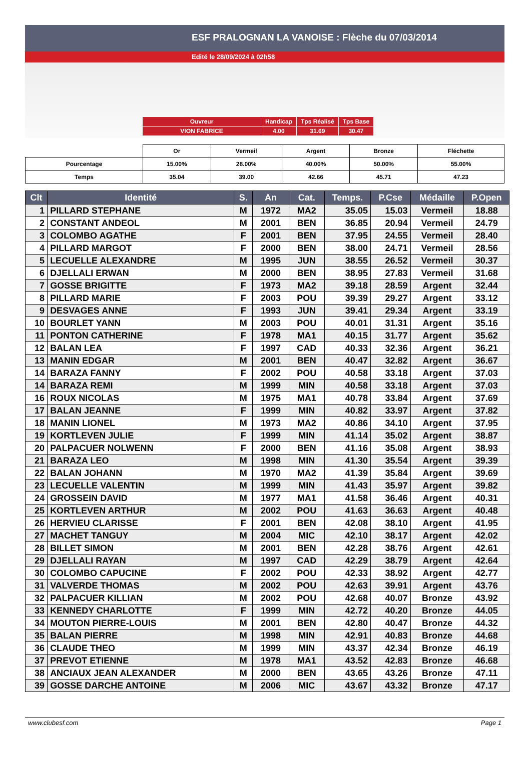ESF PRALOGNAN LA VANOISE : Flèche du 07/03/2014
Edité le 28/09/2024 à 02h58
| Ouvreur | Handicap | Tps Réalisé | Tps Base |
| VION FABRICE | 4.00 | 31.69 | 30.47 |
| | Or | Vermeil | Argent | Bronze | Fléchette |
| Pourcentage | 15.00% | 28.00% | 40.00% | 50.00% | 55.00% |
| Temps | 35.04 | 39.00 | 42.66 | 45.71 | 47.23 |
| Clt | Identité | S. | An | Cat. | Temps. | P.Cse | Médaille | P.Open |
| --- | --- | --- | --- | --- | --- | --- | --- | --- |
| 1 | PILLARD STEPHANE | M | 1972 | MA2 | 35.05 | 15.03 | Vermeil | 18.88 |
| 2 | CONSTANT ANDEOL | M | 2001 | BEN | 36.85 | 20.94 | Vermeil | 24.79 |
| 3 | COLOMBO AGATHE | F | 2001 | BEN | 37.95 | 24.55 | Vermeil | 28.40 |
| 4 | PILLARD MARGOT | F | 2000 | BEN | 38.00 | 24.71 | Vermeil | 28.56 |
| 5 | LECUELLE ALEXANDRE | M | 1995 | JUN | 38.55 | 26.52 | Vermeil | 30.37 |
| 6 | DJELLALI ERWAN | M | 2000 | BEN | 38.95 | 27.83 | Vermeil | 31.68 |
| 7 | GOSSE BRIGITTE | F | 1973 | MA2 | 39.18 | 28.59 | Argent | 32.44 |
| 8 | PILLARD MARIE | F | 2003 | POU | 39.39 | 29.27 | Argent | 33.12 |
| 9 | DESVAGES ANNE | F | 1993 | JUN | 39.41 | 29.34 | Argent | 33.19 |
| 10 | BOURLET YANN | M | 2003 | POU | 40.01 | 31.31 | Argent | 35.16 |
| 11 | PONTON CATHERINE | F | 1978 | MA1 | 40.15 | 31.77 | Argent | 35.62 |
| 12 | BALAN LEA | F | 1997 | CAD | 40.33 | 32.36 | Argent | 36.21 |
| 13 | MANIN EDGAR | M | 2001 | BEN | 40.47 | 32.82 | Argent | 36.67 |
| 14 | BARAZA FANNY | F | 2002 | POU | 40.58 | 33.18 | Argent | 37.03 |
| 14 | BARAZA REMI | M | 1999 | MIN | 40.58 | 33.18 | Argent | 37.03 |
| 16 | ROUX NICOLAS | M | 1975 | MA1 | 40.78 | 33.84 | Argent | 37.69 |
| 17 | BALAN JEANNE | F | 1999 | MIN | 40.82 | 33.97 | Argent | 37.82 |
| 18 | MANIN LIONEL | M | 1973 | MA2 | 40.86 | 34.10 | Argent | 37.95 |
| 19 | KORTLEVEN JULIE | F | 1999 | MIN | 41.14 | 35.02 | Argent | 38.87 |
| 20 | PALPACUER NOLWENN | F | 2000 | BEN | 41.16 | 35.08 | Argent | 38.93 |
| 21 | BARAZA LEO | M | 1998 | MIN | 41.30 | 35.54 | Argent | 39.39 |
| 22 | BALAN JOHANN | M | 1970 | MA2 | 41.39 | 35.84 | Argent | 39.69 |
| 23 | LECUELLE VALENTIN | M | 1999 | MIN | 41.43 | 35.97 | Argent | 39.82 |
| 24 | GROSSEIN DAVID | M | 1977 | MA1 | 41.58 | 36.46 | Argent | 40.31 |
| 25 | KORTLEVEN ARTHUR | M | 2002 | POU | 41.63 | 36.63 | Argent | 40.48 |
| 26 | HERVIEU CLARISSE | F | 2001 | BEN | 42.08 | 38.10 | Argent | 41.95 |
| 27 | MACHET TANGUY | M | 2004 | MIC | 42.10 | 38.17 | Argent | 42.02 |
| 28 | BILLET SIMON | M | 2001 | BEN | 42.28 | 38.76 | Argent | 42.61 |
| 29 | DJELLALI RAYAN | M | 1997 | CAD | 42.29 | 38.79 | Argent | 42.64 |
| 30 | COLOMBO CAPUCINE | F | 2002 | POU | 42.33 | 38.92 | Argent | 42.77 |
| 31 | VALVERDE THOMAS | M | 2002 | POU | 42.63 | 39.91 | Argent | 43.76 |
| 32 | PALPACUER KILLIAN | M | 2002 | POU | 42.68 | 40.07 | Bronze | 43.92 |
| 33 | KENNEDY CHARLOTTE | F | 1999 | MIN | 42.72 | 40.20 | Bronze | 44.05 |
| 34 | MOUTON PIERRE-LOUIS | M | 2001 | BEN | 42.80 | 40.47 | Bronze | 44.32 |
| 35 | BALAN PIERRE | M | 1998 | MIN | 42.91 | 40.83 | Bronze | 44.68 |
| 36 | CLAUDE THEO | M | 1999 | MIN | 43.37 | 42.34 | Bronze | 46.19 |
| 37 | PREVOT ETIENNE | M | 1978 | MA1 | 43.52 | 42.83 | Bronze | 46.68 |
| 38 | ANCIAUX JEAN ALEXANDER | M | 2000 | BEN | 43.65 | 43.26 | Bronze | 47.11 |
| 39 | GOSSE DARCHE ANTOINE | M | 2006 | MIC | 43.67 | 43.32 | Bronze | 47.17 |
www.clubesf.com Page 1